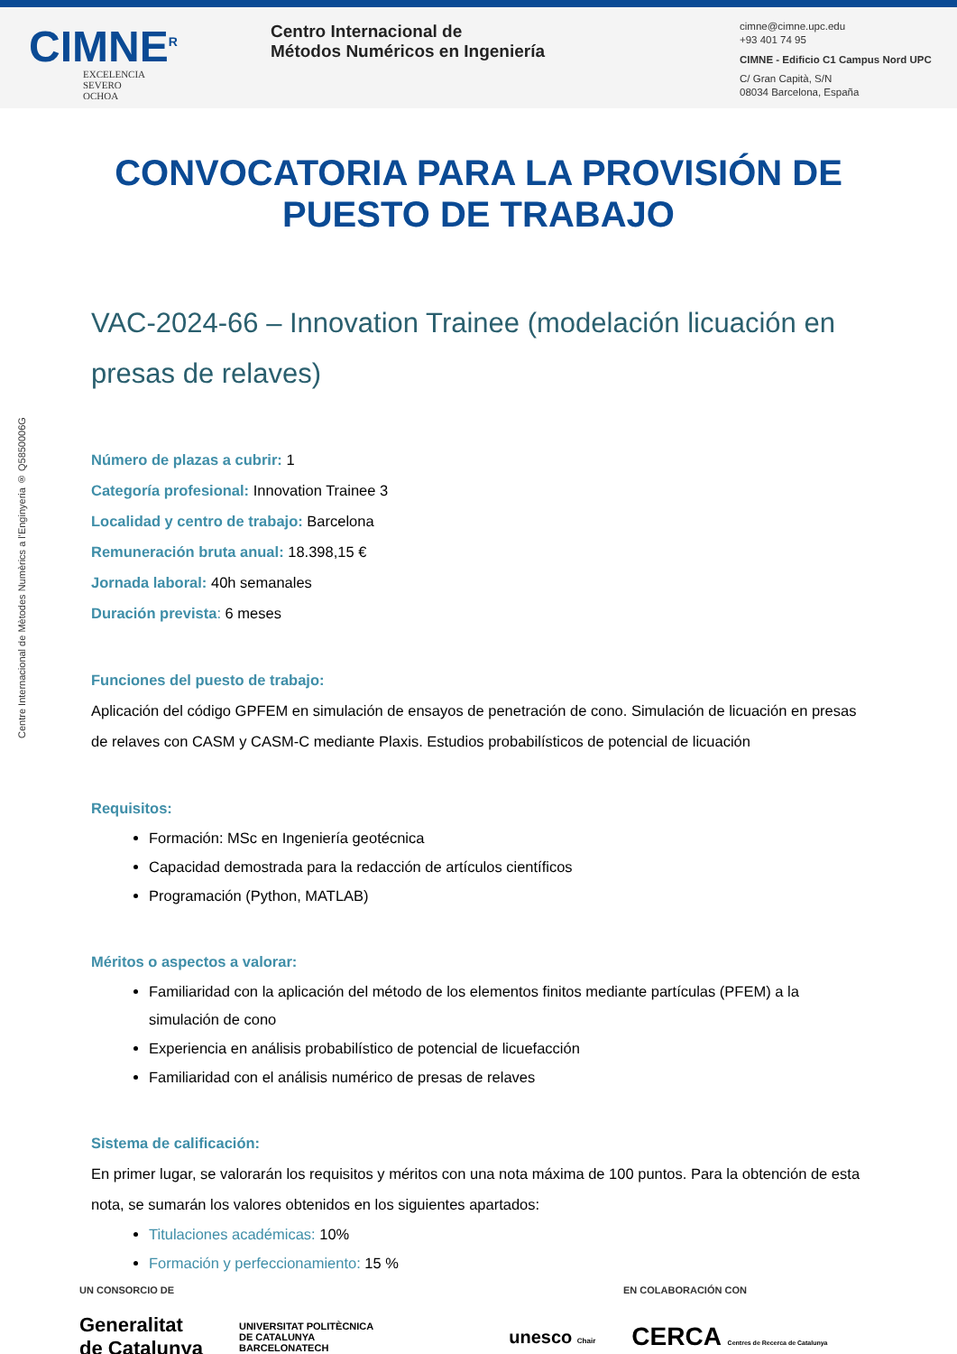CIMNE<sup>R</sup>
EXCELENCIA
SEVERO
OCHOA
Centro Internacional de
Métodos Numéricos en Ingeniería
cimne@cimne.upc.edu
+93 401 74 95
CIMNE - Edificio C1 Campus Nord UPC
C/ Gran Capità, S/N
08034 Barcelona, España
Centre Internacional de Mètodes Numèrics a l'Enginyeria ® Q5850006G
CONVOCATORIA PARA LA PROVISIÓN DE
PUESTO DE TRABAJO
VAC-2024-66 – Innovation Trainee (modelación licuación en presas de relaves)
Número de plazas a cubrir: 1
Categoría profesional: Innovation Trainee 3
Localidad y centro de trabajo: Barcelona
Remuneración bruta anual: 18.398,15 €
Jornada laboral: 40h semanales
Duración prevista: 6 meses
Funciones del puesto de trabajo:
Aplicación del código GPFEM en simulación de ensayos de penetración de cono. Simulación de licuación en presas de relaves con CASM y CASM-C mediante Plaxis. Estudios probabilísticos de potencial de licuación
Requisitos:
Formación: MSc en Ingeniería geotécnica
Capacidad demostrada para la redacción de artículos científicos
Programación (Python, MATLAB)
Méritos o aspectos a valorar:
Familiaridad con la aplicación del método de los elementos finitos mediante partículas (PFEM) a la simulación de cono
Experiencia en análisis probabilístico de potencial de licuefacción
Familiaridad con el análisis numérico de presas de relaves
Sistema de calificación:
En primer lugar, se valorarán los requisitos y méritos con una nota máxima de 100 puntos. Para la obtención de esta nota, se sumarán los valores obtenidos en los siguientes apartados:
Titulaciones académicas: 10%
Formación y perfeccionamiento: 15 %
UN CONSORCIO DE EN COLABORACIÓN CON
Generalitat
de Catalunya UNIVERSITAT POLITÈCNICA
DE CATALUNYA
BARCELONATECH unesco Chair CERCA Centres de Recerca de Catalunya